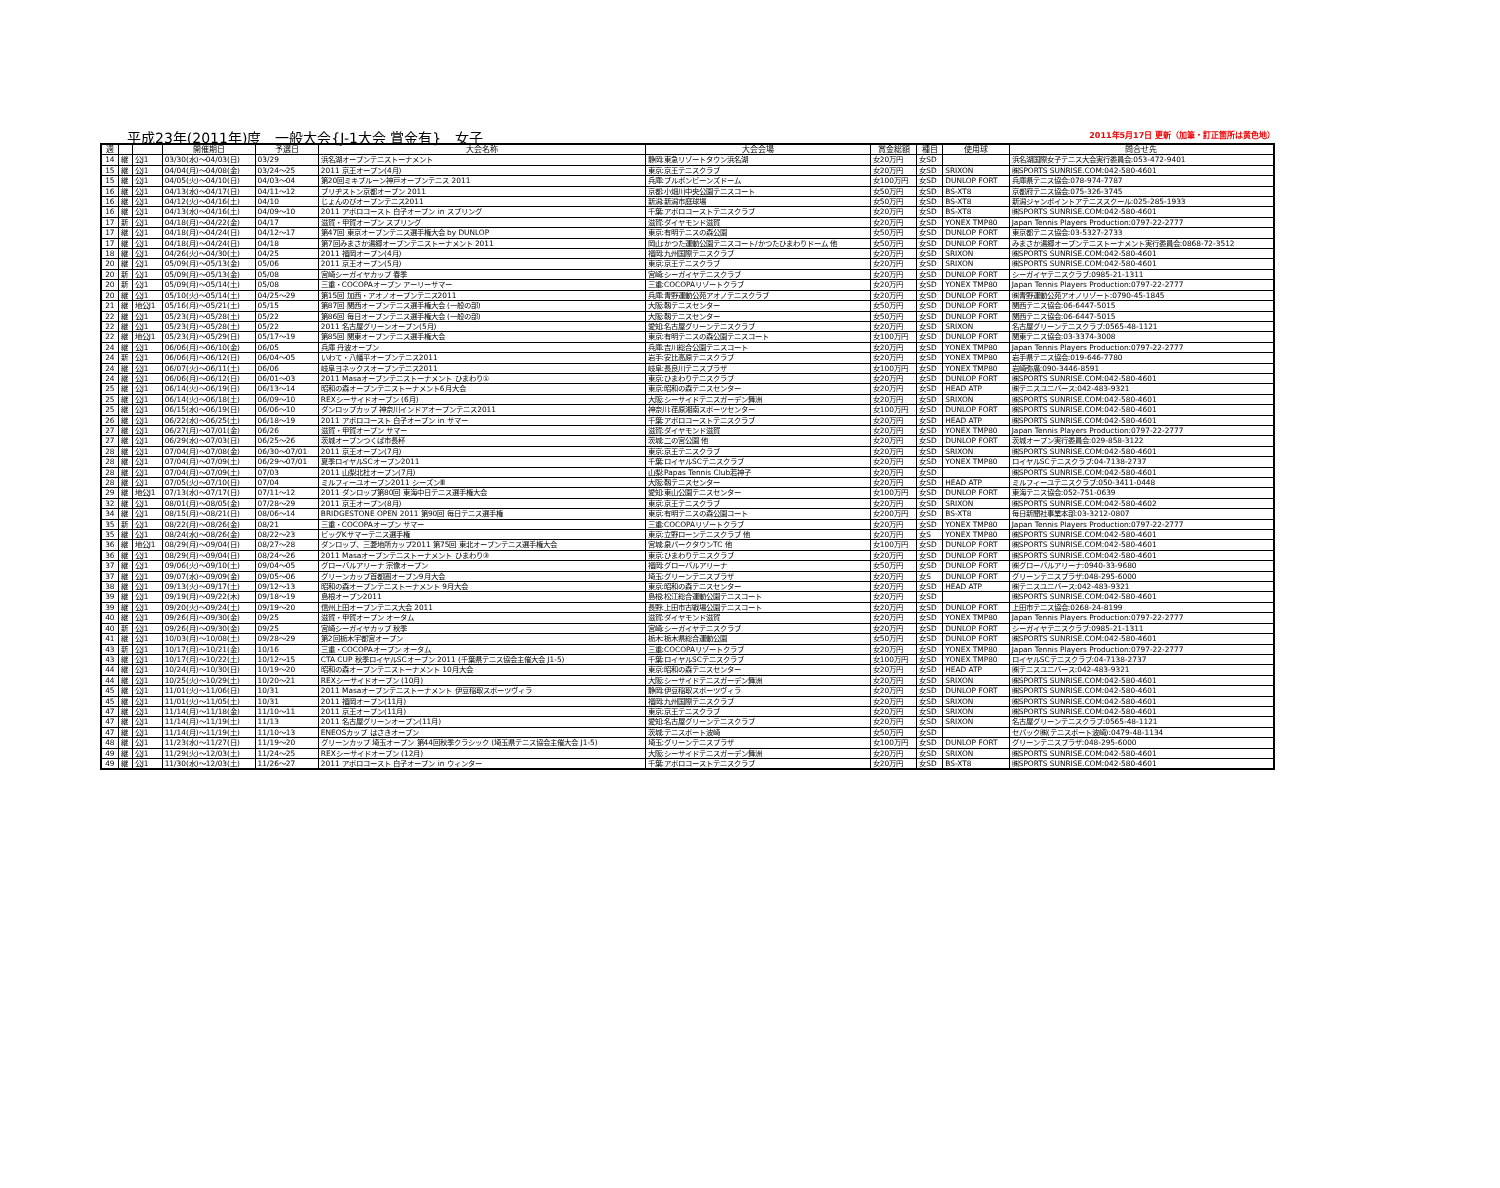平成23年(2011年)度　一般大会{J-1大会 賞金有}　女子 2011年5月17日 更新（加筆・訂正箇所は黄色地）
| 週 | | | 開催期日 | 予選日 | 大会名称 | 大会会場 | 賞金総額 | 種目 | 使用球 | 問合せ先 |
| --- | --- | --- | --- | --- | --- | --- | --- | --- | --- | --- |
| 14 | 継 | 公J1 | 03/30(水)～04/03(日) | 03/29 | 浜名湖オープンテニストーナメント | 静岡:東急リゾートタウン浜名湖 | 女20万円 | 女SD | | 浜名湖国際女子テニス大会実行委員会:053-472-9401 |
| 15 | 継 | 公J1 | 04/04(月)～04/08(金) | 03/24～25 | 2011 京王オープン(4月) | 東京:京王テニスクラブ | 女20万円 | 女SD | SRIXON | ㈱SPORTS SUNRISE.COM:042-580-4601 |
| 15 | 継 | 公J1 | 04/05(火)～04/10(日) | 04/03～04 | 第20回ミキプルーン神戸オープンテニス 2011 | 兵庫:ブルボンビーンズドーム | 女100万円 | 女SD | DUNLOP FORT | 兵庫県テニス協会:078-974-7787 |
| 16 | 継 | 公J1 | 04/13(水)～04/17(日) | 04/11～12 | ブリヂストン京都オープン 2011 | 京都:小畑川中央公園テニスコート | 女50万円 | 女SD | BS-XT8 | 京都府テニス協会:075-326-3745 |
| 16 | 継 | 公J1 | 04/12(火)～04/16(土) | 04/10 | じょんのびオープンテニス2011 | 新潟:新潟市庭球場 | 女50万円 | 女SD | BS-XT8 | 新潟ジャンボイントアテニススクール:025-285-1933 |
| 16 | 継 | 公J1 | 04/13(水)～04/16(土) | 04/09～10 | 2011 アポロコースト 白子オープン in スプリング | 千葉:アポロコーストテニスクラブ | 女20万円 | 女SD | BS-XT8 | ㈱SPORTS SUNRISE.COM:042-580-4601 |
| 17 | 新 | 公J1 | 04/18(月)～04/22(金) | 04/17 | 滋賀・甲賀オープン スプリング | 滋賀:ダイヤモンド滋賀 | 女20万円 | 女SD | YONEX TMP80 | Japan Tennis Players Production:0797-22-2777 |
| 17 | 継 | 公J1 | 04/18(月)～04/24(日) | 04/12～17 | 第47回 東京オープンテニス選手権大会 by DUNLOP | 東京:有明テニスの森公園 | 女50万円 | 女SD | DUNLOP FORT | 東京都テニス協会:03-5327-2733 |
| 17 | 継 | 公J1 | 04/18(月)～04/24(日) | 04/18 | 第7回みまさか湯郷オープンテニストーナメント 2011 | 岡山:かつた運動公園テニスコート/かつたひまわりドーム 他 | 女50万円 | 女SD | DUNLOP FORT | みまさか湯郷オープンテニストーナメント実行委員会:0868-72-3512 |
| 18 | 継 | 公J1 | 04/26(火)～04/30(土) | 04/25 | 2011 福岡オープン(4月) | 福岡:九州国際テニスクラブ | 女20万円 | 女SD | SRIXON | ㈱SPORTS SUNRISE.COM:042-580-4601 |
| 20 | 継 | 公J1 | 05/09(月)～05/13(金) | 05/06 | 2011 京王オープン(5月) | 東京:京王テニスクラブ | 女20万円 | 女SD | SRIXON | ㈱SPORTS SUNRISE.COM:042-580-4601 |
| 20 | 新 | 公J1 | 05/09(月)～05/13(金) | 05/08 | 宮崎シーガイヤカップ 春季 | 宮崎:シーガイヤテニスクラブ | 女20万円 | 女SD | DUNLOP FORT | シーガイヤテニスクラブ:0985-21-1311 |
| 20 | 新 | 公J1 | 05/09(月)～05/14(土) | 05/08 | 三重・COCOPAオープン アーリーサマー | 三重:COCOPAリゾートクラブ | 女20万円 | 女SD | YONEX TMP80 | Japan Tennis Players Production:0797-22-2777 |
| 20 | 継 | 公J1 | 05/10(火)～05/14(土) | 04/25～29 | 第15回 加西・アオノオープンテニス2011 | 兵庫:青野運動公苑アオノテニスクラブ | 女20万円 | 女SD | DUNLOP FORT | ㈱青野運動公苑アオノリゾート:0790-45-1845 |
| 21 | 継 | 地公J1 | 05/16(月)～05/21(土) | 05/15 | 第87回 関西オープンテニス選手権大会 (一般の部) | 大阪:靱テニスセンター | 女50万円 | 女SD | DUNLOP FORT | 関西テニス協会:06-6447-5015 |
| 22 | 継 | 公J1 | 05/23(月)～05/28(土) | 05/22 | 第86回 毎日オープンテニス選手権大会 (一般の部) | 大阪:靱テニスセンター | 女50万円 | 女SD | DUNLOP FORT | 関西テニス協会:06-6447-5015 |
| 22 | 継 | 公J1 | 05/23(月)～05/28(土) | 05/22 | 2011 名古屋グリーンオープン(5月) | 愛知:名古屋グリーンテニスクラブ | 女20万円 | 女SD | SRIXON | 名古屋グリーンテニスクラブ:0565-48-1121 |
| 22 | 継 | 地公J1 | 05/23(月)～05/29(日) | 05/17～19 | 第85回 関東オープンテニス選手権大会 | 東京:有明テニスの森公園テニスコート | 女100万円 | 女SD | DUNLOP FORT | 関東テニス協会:03-3374-3008 |
| 24 | 継 | 公J1 | 06/06(月)～06/10(金) | 06/05 | 兵庫 丹波オープン | 兵庫:吉川総合公園テニスコート | 女20万円 | 女SD | YONEX TMP80 | Japan Tennis Players Production:0797-22-2777 |
| 24 | 新 | 公J1 | 06/06(月)～06/12(日) | 06/04～05 | いわて・八幡平オープンテニス2011 | 岩手:安比高原テニスクラブ | 女20万円 | 女SD | YONEX TMP80 | 岩手県テニス協会:019-646-7780 |
| 24 | 継 | 公J1 | 06/07(火)～06/11(土) | 06/06 | 岐阜ヨネックスオープンテニス2011 | 岐阜:長良川テニスプラザ | 女100万円 | 女SD | YONEX TMP80 | 岩崎弥廣:090-3446-8591 |
| 24 | 継 | 公J1 | 06/06(月)～06/12(日) | 06/01～03 | 2011 Masaオープンテニストーナメント ひまわり① | 東京:ひまわりテニスクラブ | 女20万円 | 女SD | DUNLOP FORT | ㈱SPORTS SUNRISE.COM:042-580-4601 |
| 25 | 継 | 公J1 | 06/14(火)～06/19(日) | 06/13～14 | 昭和の森オープンテニストーナメント6月大会 | 東京:昭和の森テニスセンター | 女20万円 | 女SD | HEAD ATP | ㈱テニスユニバース:042-483-9321 |
| 25 | 継 | 公J1 | 06/14(火)～06/18(土) | 06/09～10 | REXシーサイドオープン (6月) | 大阪:シーサイドテニスガーデン舞洲 | 女20万円 | 女SD | SRIXON | ㈱SPORTS SUNRISE.COM:042-580-4601 |
| 25 | 継 | 公J1 | 06/15(水)～06/19(日) | 06/06～10 | ダンロップカップ 神奈川インドアオープンテニス2011 | 神奈川:荏原湘南スポーツセンター | 女100万円 | 女SD | DUNLOP FORT | ㈱SPORTS SUNRISE.COM:042-580-4601 |
| 26 | 継 | 公J1 | 06/22(水)～06/25(土) | 06/18～19 | 2011 アポロコースト 白子オープン in サマー | 千葉:アポロコーストテニスクラブ | 女20万円 | 女SD | HEAD ATP | ㈱SPORTS SUNRISE.COM:042-580-4601 |
| 27 | 継 | 公J1 | 06/27(月)～07/01(金) | 06/26 | 滋賀・甲賀オープン サマー | 滋賀:ダイヤモンド滋賀 | 女20万円 | 女SD | YONEX TMP80 | Japan Tennis Players Production:0797-22-2777 |
| 27 | 継 | 公J1 | 06/29(水)～07/03(日) | 06/25～26 | 茨城オープンつくば市長杯 | 茨城:二の宮公園 他 | 女20万円 | 女SD | DUNLOP FORT | 茨城オープン実行委員会:029-858-3122 |
| 28 | 継 | 公J1 | 07/04(月)～07/08(金) | 06/30～07/01 | 2011 京王オープン(7月) | 東京:京王テニスクラブ | 女20万円 | 女SD | SRIXON | ㈱SPORTS SUNRISE.COM:042-580-4601 |
| 28 | 継 | 公J1 | 07/04(月)～07/09(土) | 06/29～07/01 | 夏季ロイヤルSCオープン2011 | 千葉:ロイヤルSCテニスクラブ | 女20万円 | 女SD | YONEX TMP80 | ロイヤルSCテニスクラブ:04-7138-2737 |
| 28 | 継 | 公J1 | 07/04(月)～07/09(土) | 07/03 | 2011 山梨北杜オープン(7月) | 山梨:Papas Tennis Club若神子 | 女20万円 | 女SD | | ㈱SPORTS SUNRISE.COM:042-580-4601 |
| 28 | 継 | 公J1 | 07/05(火)～07/10(日) | 07/04 | ミルフィーユオープン2011 シーズンⅢ | 大阪:靱テニスセンター | 女20万円 | 女SD | HEAD ATP | ミルフィーユテニスクラブ:050-3411-0448 |
| 29 | 継 | 地公J1 | 07/13(水)～07/17(日) | 07/11～12 | 2011 ダンロップ第80回 東海中日テニス選手権大会 | 愛知:東山公園テニスセンター | 女100万円 | 女SD | DUNLOP FORT | 東海テニス協会:052-751-0639 |
| 32 | 継 | 公J1 | 08/01(月)～08/05(金) | 07/28～29 | 2011 京王オープン(8月) | 東京:京王テニスクラブ | 女20万円 | 女SD | SRIXON | ㈱SPORTS SUNRISE.COM:042-580-4602 |
| 34 | 継 | 公J1 | 08/15(月)～08/21(日) | 08/06～14 | BRIDGESTONE OPEN 2011 第90回 毎日テニス選手権 | 東京:有明テニスの森公園コート | 女200万円 | 女SD | BS-XT8 | 毎日新聞社事業本部:03-3212-0807 |
| 35 | 新 | 公J1 | 08/22(月)～08/26(金) | 08/21 | 三重・COCOPAオープン サマー | 三重:COCOPAリゾートクラブ | 女20万円 | 女SD | YONEX TMP80 | Japan Tennis Players Production:0797-22-2777 |
| 35 | 継 | 公J1 | 08/24(水)～08/26(金) | 08/22～23 | ビッグKサマーテニス選手権 | 東京:立野ローンテニスクラブ 他 | 女20万円 | 女S | YONEX TMP80 | ㈱SPORTS SUNRISE.COM:042-580-4601 |
| 36 | 継 | 地公J1 | 08/29(月)～09/04(日) | 08/27～28 | ダンロップ、三菱地所カップ2011 第75回 東北オープンテニス選手権大会 | 宮城:泉パークタウンTC 他 | 女100万円 | 女SD | DUNLOP FORT | ㈱SPORTS SUNRISE.COM:042-580-4601 |
| 36 | 継 | 公J1 | 08/29(月)～09/04(日) | 08/24～26 | 2011 Masaオープンテニストーナメント ひまわり③ | 東京:ひまわりテニスクラブ | 女20万円 | 女SD | DUNLOP FORT | ㈱SPORTS SUNRISE.COM:042-580-4601 |
| 37 | 継 | 公J1 | 09/06(火)～09/10(土) | 09/04～05 | グローバルアリーナ 宗像オープン | 福岡:グローバルアリーナ | 女50万円 | 女SD | DUNLOP FORT | ㈱グローバルアリーナ:0940-33-9680 |
| 37 | 継 | 公J1 | 09/07(水)～09/09(金) | 09/05～06 | グリーンカップ首都圏オープン9月大会 | 埼玉:グリーンテニスプラザ | 女20万円 | 女S | DUNLOP FORT | グリーンテニスプラザ:048-295-6000 |
| 38 | 継 | 公J1 | 09/13(火)～09/17(土) | 09/12～13 | 昭和の森オープンテニストーナメント 9月大会 | 東京:昭和の森テニスセンター | 女20万円 | 女SD | HEAD ATP | ㈱テニスユニバース:042-483-9321 |
| 39 | 継 | 公J1 | 09/19(月)～09/22(木) | 09/18～19 | 島根オープン2011 | 島根:松江総合運動公園テニスコート | 女20万円 | 女SD | | ㈱SPORTS SUNRISE.COM:042-580-4601 |
| 39 | 継 | 公J1 | 09/20(火)～09/24(土) | 09/19～20 | 信州上田オープンテニス大会 2011 | 長野:上田市古戦場公園テニスコート | 女20万円 | 女SD | DUNLOP FORT | 上田市テニス協会:0268-24-8199 |
| 40 | 継 | 公J1 | 09/26(月)～09/30(金) | 09/25 | 滋賀・甲賀オープン オータム | 滋賀:ダイヤモンド滋賀 | 女20万円 | 女SD | YONEX TMP80 | Japan Tennis Players Production:0797-22-2777 |
| 40 | 新 | 公J1 | 09/26(月)～09/30(金) | 09/25 | 宮崎シーガイヤカップ 秋季 | 宮崎:シーガイヤテニスクラブ | 女20万円 | 女SD | DUNLOP FORT | シーガイヤテニスクラブ:0985-21-1311 |
| 41 | 継 | 公J1 | 10/03(月)～10/08(土) | 09/28～29 | 第2回栃木宇都宮オープン | 栃木:栃木県総合運動公園 | 女50万円 | 女SD | DUNLOP FORT | ㈱SPORTS SUNRISE.COM:042-580-4601 |
| 43 | 新 | 公J1 | 10/17(月)～10/21(金) | 10/16 | 三重・COCOPAオープン オータム | 三重:COCOPAリゾートクラブ | 女20万円 | 女SD | YONEX TMP80 | Japan Tennis Players Production:0797-22-2777 |
| 43 | 継 | 公J1 | 10/17(月)～10/22(土) | 10/12～15 | CTA CUP 秋季ロイヤルSCオープン 2011 (千葉県テニス協会主催大会 J1-5) | 千葉:ロイヤルSCテニスクラブ | 女100万円 | 女SD | YONEX TMP80 | ロイヤルSCテニスクラブ:04-7138-2737 |
| 44 | 継 | 公J1 | 10/24(月)～10/30(日) | 10/19～20 | 昭和の森オープンテニストーナメント 10月大会 | 東京:昭和の森テニスセンター | 女20万円 | 女SD | HEAD ATP | ㈱テニスユニバース:042-483-9321 |
| 44 | 継 | 公J1 | 10/25(火)～10/29(土) | 10/20～21 | REXシーサイドオープン (10月) | 大阪:シーサイドテニスガーデン舞洲 | 女20万円 | 女SD | SRIXON | ㈱SPORTS SUNRISE.COM:042-580-4601 |
| 45 | 継 | 公J1 | 11/01(火)～11/06(日) | 10/31 | 2011 Masaオープンテニストーナメント 伊豆稲取スポーツヴィラ | 静岡:伊豆稲取スポーツヴィラ | 女20万円 | 女SD | DUNLOP FORT | ㈱SPORTS SUNRISE.COM:042-580-4601 |
| 45 | 継 | 公J1 | 11/01(火)～11/05(土) | 10/31 | 2011 福岡オープン(11月) | 福岡:九州国際テニスクラブ | 女20万円 | 女SD | SRIXON | ㈱SPORTS SUNRISE.COM:042-580-4601 |
| 47 | 継 | 公J1 | 11/14(月)～11/18(金) | 11/10～11 | 2011 京王オープン(11月) | 東京:京王テニスクラブ | 女20万円 | 女SD | SRIXON | ㈱SPORTS SUNRISE.COM:042-580-4601 |
| 47 | 継 | 公J1 | 11/14(月)～11/19(土) | 11/13 | 2011 名古屋グリーンオープン(11月) | 愛知:名古屋グリーンテニスクラブ | 女20万円 | 女SD | SRIXON | 名古屋グリーンテニスクラブ:0565-48-1121 |
| 47 | 継 | 公J1 | 11/14(月)～11/19(土) | 11/10～13 | ENEOSカップ はさきオープン | 茨城:テニスポート波崎 | 女50万円 | 女SD | | セパック㈱(テニスポート波崎):0479-48-1134 |
| 48 | 継 | 公J1 | 11/23(水)～11/27(日) | 11/19～20 | グリーンカップ 埼玉オープン 第44回秋季クラシック (埼玉県テニス協会主催大会 J1-5) | 埼玉:グリーンテニスプラザ | 女100万円 | 女SD | DUNLOP FORT | グリーンテニスプラザ:048-295-6000 |
| 49 | 継 | 公J1 | 11/29(火)～12/03(土) | 11/24～25 | REXシーサイドオープン (12月) | 大阪:シーサイドテニスガーデン舞洲 | 女20万円 | 女SD | SRIXON | ㈱SPORTS SUNRISE.COM:042-580-4601 |
| 49 | 継 | 公J1 | 11/30(水)～12/03(土) | 11/26～27 | 2011 アポロコースト 白子オープン in ウィンター | 千葉:アポロコーストテニスクラブ | 女20万円 | 女SD | BS-XT8 | ㈱SPORTS SUNRISE.COM:042-580-4601 |